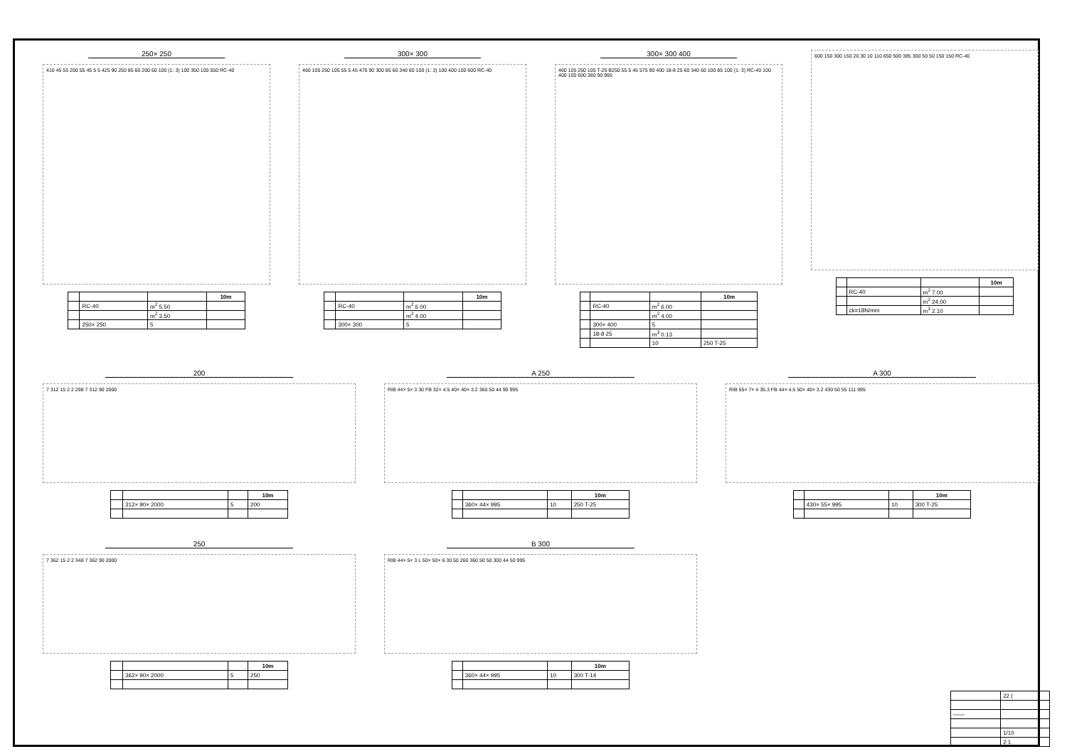250× 250
410 45 55 200 55 45 5 5 425 90 250 85 60 200 60 100 (1: 3) 100 350 100 550 RC-40
| | | | 10m |
| --- | --- | --- | --- |
| | RC-40 | m<sup>2</sup> 5.50 | |
| | | m<sup>2</sup> 3.50 | |
| | 250× 250 | 5 | |
300× 300
460 105 250 105 55 5 45 475 90 300 85 60 340 60 100 (1: 3) 100 400 100 600 RC-40
| | | | 10m |
| --- | --- | --- | --- |
| | RC-40 | m<sup>2</sup> 6.00 | |
| | | m<sup>2</sup> 4.00 | |
| | 300× 300 | 5 | |
300× 300 400
460 105 250 105 T-25 B250 55 5 45 575 90 400 18-8 25 60 340 60 100 85 100 (1: 3) RC-40 100 400 100 600 380 90 995
| | | | 10m |
| --- | --- | --- | --- |
| | RC-40 | m<sup>2</sup> 6.00 | |
| | | m<sup>2</sup> 4.00 | |
| | 300× 400 | 5 | |
| | 18-8 25 | m<sup>3</sup> 0.13 | |
| | | 10 | 250 T-25 |
600 150 300 150 20 30 10 110 650 500 385 300 50 50 150 150 RC-40
| | | | 10m |
| --- | --- | --- | --- |
| | RC-40 | m<sup>2</sup> 7.00 | |
| | | m<sup>2</sup> 24.00 | |
| | ck=18N/mm | m<sup>3</sup> 2.10 | |
200
7 312 15 2 2 298 7 312 90 2000
| | | | 10m |
| --- | --- | --- | --- |
| | 312× 90× 2000 | 5 | 200 |
A 250
RIB 44× 5× 3 30 FB 32× 4.5 40× 40× 3.2 360 50 44 90 995
| | | | 10m |
| --- | --- | --- | --- |
| | 360× 44× 995 | 10 | 250 T-25 |
A 300
RIB 55× 7× 4 35.3 FB 44× 4.5 50× 40× 3.2 430 50 55 111 995
| | | | 10m |
| --- | --- | --- | --- |
| | 430× 55× 995 | 10 | 300 T-25 |
250
7 362 15 2 2 348 7 362 90 2000
| | | | 10m |
| --- | --- | --- | --- |
| | 362× 90× 2000 | 5 | 250 |
B 300
RIB 44× 5× 3 L 50× 50× 6 30 50 260 360 50 50 300 44 50 995
| | | | 10m |
| --- | --- | --- | --- |
| | 360× 44× 995 | 10 | 300 T-14 |
| | 22 ( |
| —— | |
| | 1/10 |
| | 2 1 |